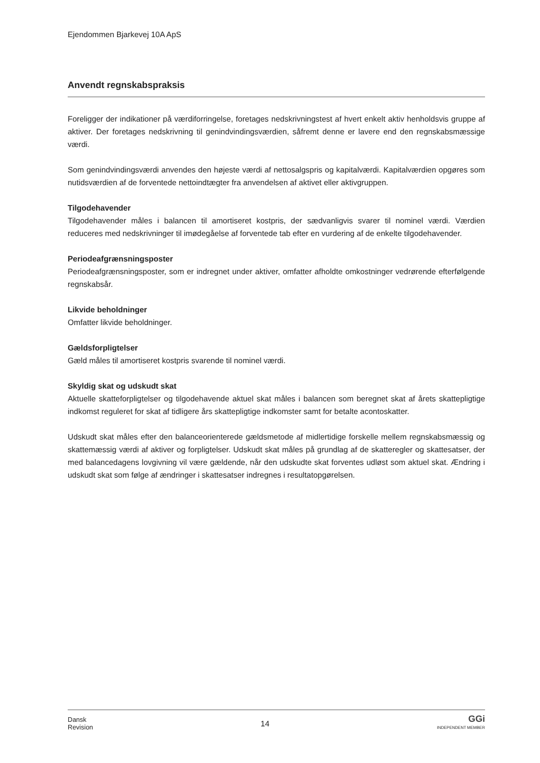Ejendommen Bjarkevej 10A ApS
Anvendt regnskabspraksis
Foreligger der indikationer på værdiforringelse, foretages nedskrivningstest af hvert enkelt aktiv henholdsvis gruppe af aktiver. Der foretages nedskrivning til genindvindingsværdien, såfremt denne er lavere end den regnskabsmæssige værdi.
Som genindvindingsværdi anvendes den højeste værdi af nettosalgspris og kapitalværdi. Kapitalværdien opgøres som nutidsværdien af de forventede nettoindtægter fra anvendelsen af aktivet eller aktivgruppen.
Tilgodehavender
Tilgodehavender måles i balancen til amortiseret kostpris, der sædvanligvis svarer til nominel værdi. Værdien reduceres med nedskrivninger til imødegåelse af forventede tab efter en vurdering af de enkelte tilgodehavender.
Periodeafgrænsningsposter
Periodeafgrænsningsposter, som er indregnet under aktiver, omfatter afholdte omkostninger vedrørende efterfølgende regnskabsår.
Likvide beholdninger
Omfatter likvide beholdninger.
Gældsforpligtelser
Gæld måles til amortiseret kostpris svarende til nominel værdi.
Skyldig skat og udskudt skat
Aktuelle skatteforpligtelser og tilgodehavende aktuel skat måles i balancen som beregnet skat af årets skattepligtige indkomst reguleret for skat af tidligere års skattepligtige indkomster samt for betalte acontoskatter.
Udskudt skat måles efter den balanceorienterede gældsmetode af midlertidige forskelle mellem regnskabsmæssig og skattemæssig værdi af aktiver og forpligtelser. Udskudt skat måles på grundlag af de skatteregler og skattesatser, der med balancedagens lovgivning vil være gældende, når den udskudte skat forventes udløst som aktuel skat. Ændring i udskudt skat som følge af ændringer i skattesatser indregnes i resultatopgørelsen.
Dansk
Revision
14
GGi
INDEPENDENT MEMBER